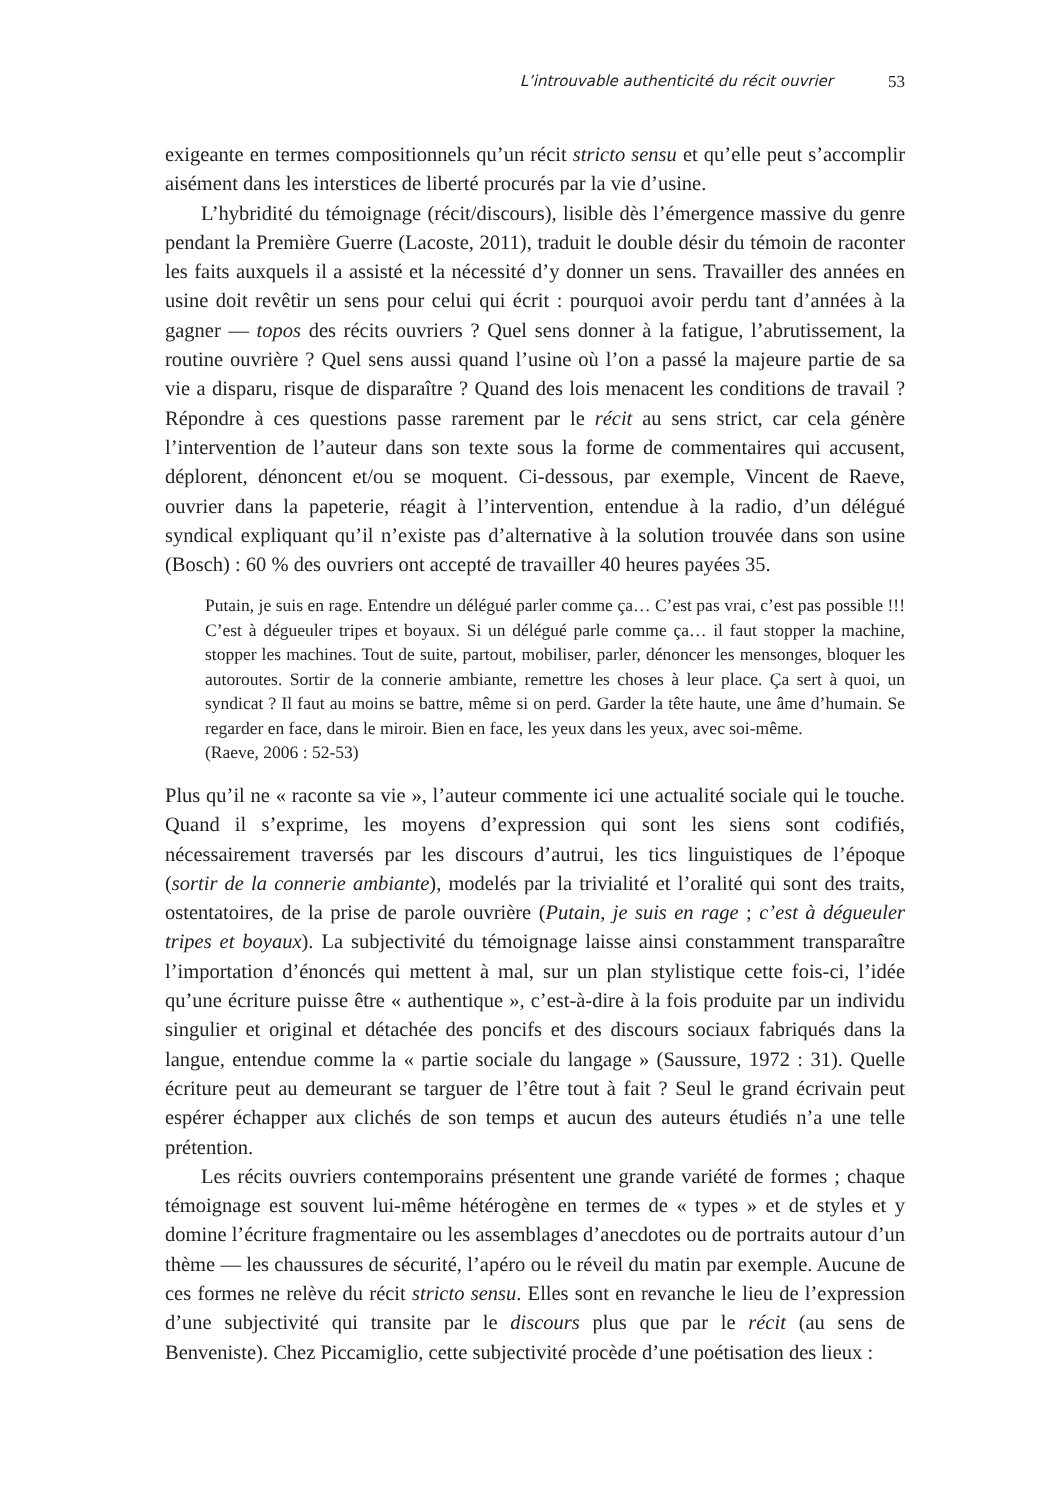L’introuvable authenticité du récit ouvrier 53
exigeante en termes compositionnels qu’un récit stricto sensu et qu’elle peut s’accomplir aisément dans les interstices de liberté procurés par la vie d’usine.
L’hybridité du témoignage (récit/discours), lisible dès l’émergence massive du genre pendant la Première Guerre (Lacoste, 2011), traduit le double désir du témoin de raconter les faits auxquels il a assisté et la nécessité d’y donner un sens. Travailler des années en usine doit revêtir un sens pour celui qui écrit : pourquoi avoir perdu tant d’années à la gagner — topos des récits ouvriers ? Quel sens donner à la fatigue, l’abrutissement, la routine ouvrière ? Quel sens aussi quand l’usine où l’on a passé la majeure partie de sa vie a disparu, risque de disparaître ? Quand des lois menacent les conditions de travail ? Répondre à ces questions passe rarement par le récit au sens strict, car cela génère l’intervention de l’auteur dans son texte sous la forme de commentaires qui accusent, déplorent, dénoncent et/ou se moquent. Ci-dessous, par exemple, Vincent de Raeve, ouvrier dans la papeterie, réagit à l’intervention, entendue à la radio, d’un délégué syndical expliquant qu’il n’existe pas d’alternative à la solution trouvée dans son usine (Bosch) : 60 % des ouvriers ont accepté de travailler 40 heures payées 35.
Putain, je suis en rage. Entendre un délégué parler comme ça… C’est pas vrai, c’est pas possible !!! C’est à dégueuler tripes et boyaux. Si un délégué parle comme ça… il faut stopper la machine, stopper les machines. Tout de suite, partout, mobiliser, parler, dénoncer les mensonges, bloquer les autoroutes. Sortir de la connerie ambiante, remettre les choses à leur place. Ça sert à quoi, un syndicat ? Il faut au moins se battre, même si on perd. Garder la tête haute, une âme d’humain. Se regarder en face, dans le miroir. Bien en face, les yeux dans les yeux, avec soi-même.
(Raeve, 2006 : 52-53)
Plus qu’il ne « raconte sa vie », l’auteur commente ici une actualité sociale qui le touche. Quand il s’exprime, les moyens d’expression qui sont les siens sont codifiés, nécessairement traversés par les discours d’autrui, les tics linguistiques de l’époque (sortir de la connerie ambiante), modelés par la trivialité et l’oralité qui sont des traits, ostentatoires, de la prise de parole ouvrière (Putain, je suis en rage ; c’est à dégueuler tripes et boyaux). La subjectivité du témoignage laisse ainsi constamment transparaître l’importation d’énoncés qui mettent à mal, sur un plan stylistique cette fois-ci, l’idée qu’une écriture puisse être « authentique », c’est-à-dire à la fois produite par un individu singulier et original et détachée des poncifs et des discours sociaux fabriqués dans la langue, entendue comme la « partie sociale du langage » (Saussure, 1972 : 31). Quelle écriture peut au demeurant se targuer de l’être tout à fait ? Seul le grand écrivain peut espérer échapper aux clichés de son temps et aucun des auteurs étudiés n’a une telle prétention.
Les récits ouvriers contemporains présentent une grande variété de formes ; chaque témoignage est souvent lui-même hétérogène en termes de « types » et de styles et y domine l’écriture fragmentaire ou les assemblages d’anecdotes ou de portraits autour d’un thème — les chaussures de sécurité, l’apéro ou le réveil du matin par exemple. Aucune de ces formes ne relève du récit stricto sensu. Elles sont en revanche le lieu de l’expression d’une subjectivité qui transite par le discours plus que par le récit (au sens de Benveniste). Chez Piccamiglio, cette subjectivité procède d’une poétisation des lieux :